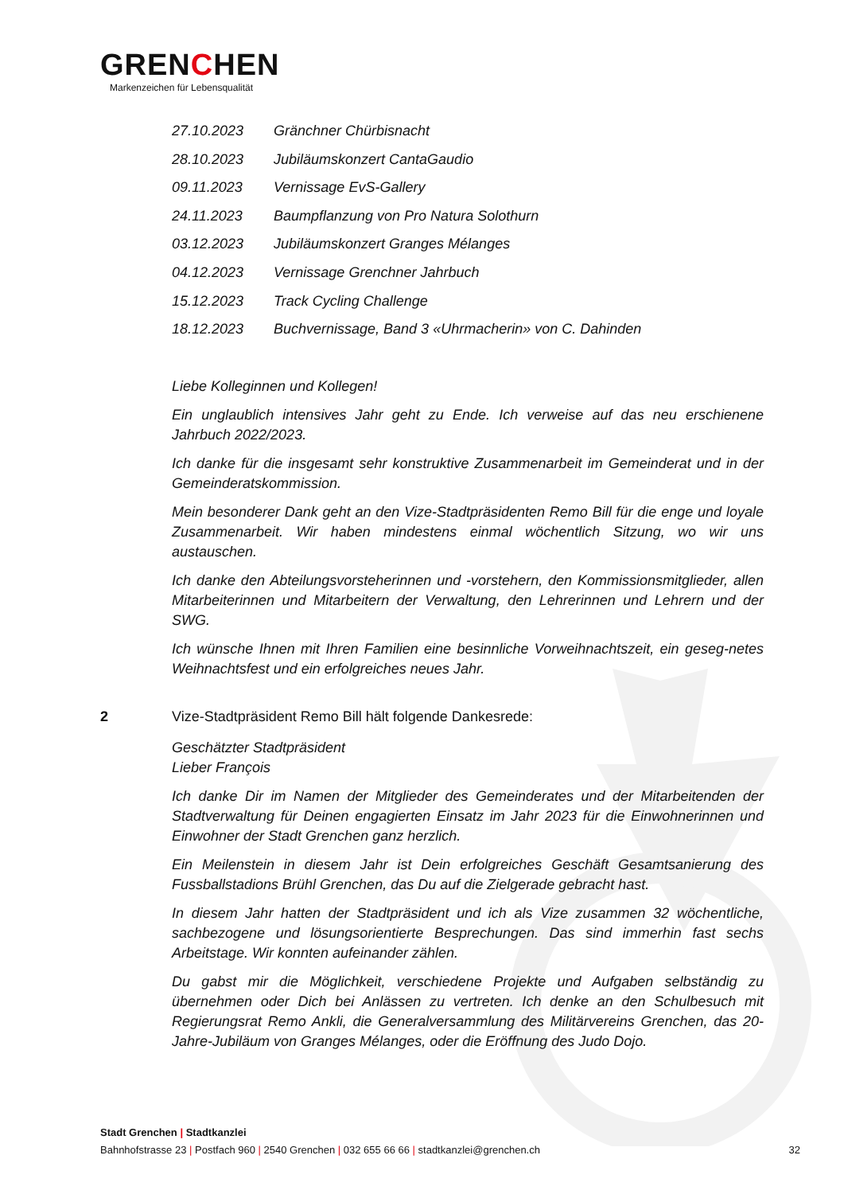GRENCHEN
Markenzeichen für Lebensqualität
27.10.2023 Gränchner Chürbisnacht
28.10.2023 Jubiläumskonzert CantaGaudio
09.11.2023 Vernissage EvS-Gallery
24.11.2023 Baumpflanzung von Pro Natura Solothurn
03.12.2023 Jubiläumskonzert Granges Mélanges
04.12.2023 Vernissage Grenchner Jahrbuch
15.12.2023 Track Cycling Challenge
18.12.2023 Buchvernissage, Band 3 «Uhrmacherin» von C. Dahinden
Liebe Kolleginnen und Kollegen!
Ein unglaublich intensives Jahr geht zu Ende. Ich verweise auf das neu erschienene Jahrbuch 2022/2023.
Ich danke für die insgesamt sehr konstruktive Zusammenarbeit im Gemeinderat und in der Gemeinderatskommission.
Mein besonderer Dank geht an den Vize-Stadtpräsidenten Remo Bill für die enge und loyale Zusammenarbeit. Wir haben mindestens einmal wöchentlich Sitzung, wo wir uns austauschen.
Ich danke den Abteilungsvorsteherinnen und -vorstehern, den Kommissionsmitglieder, allen Mitarbeiterinnen und Mitarbeitern der Verwaltung, den Lehrerinnen und Lehrern und der SWG.
Ich wünsche Ihnen mit Ihren Familien eine besinnliche Vorweihnachtszeit, ein geseg-netes Weihnachtsfest und ein erfolgreiches neues Jahr.
2 Vize-Stadtpräsident Remo Bill hält folgende Dankesrede:
Geschätzter Stadtpräsident
Lieber François
Ich danke Dir im Namen der Mitglieder des Gemeinderates und der Mitarbeitenden der Stadtverwaltung für Deinen engagierten Einsatz im Jahr 2023 für die Einwohnerinnen und Einwohner der Stadt Grenchen ganz herzlich.
Ein Meilenstein in diesem Jahr ist Dein erfolgreiches Geschäft Gesamtsanierung des Fussballstadions Brühl Grenchen, das Du auf die Zielgerade gebracht hast.
In diesem Jahr hatten der Stadtpräsident und ich als Vize zusammen 32 wöchentliche, sachbezogene und lösungsorientierte Besprechungen. Das sind immerhin fast sechs Arbeitstage. Wir konnten aufeinander zählen.
Du gabst mir die Möglichkeit, verschiedene Projekte und Aufgaben selbständig zu übernehmen oder Dich bei Anlässen zu vertreten. Ich denke an den Schulbesuch mit Regierungsrat Remo Ankli, die Generalversammlung des Militärvereins Grenchen, das 20-Jahre-Jubiläum von Granges Mélanges, oder die Eröffnung des Judo Dojo.
Stadt Grenchen | Stadtkanzlei
Bahnhofstrasse 23 | Postfach 960 | 2540 Grenchen | 032 655 66 66 | stadtkanzlei@grenchen.ch
32